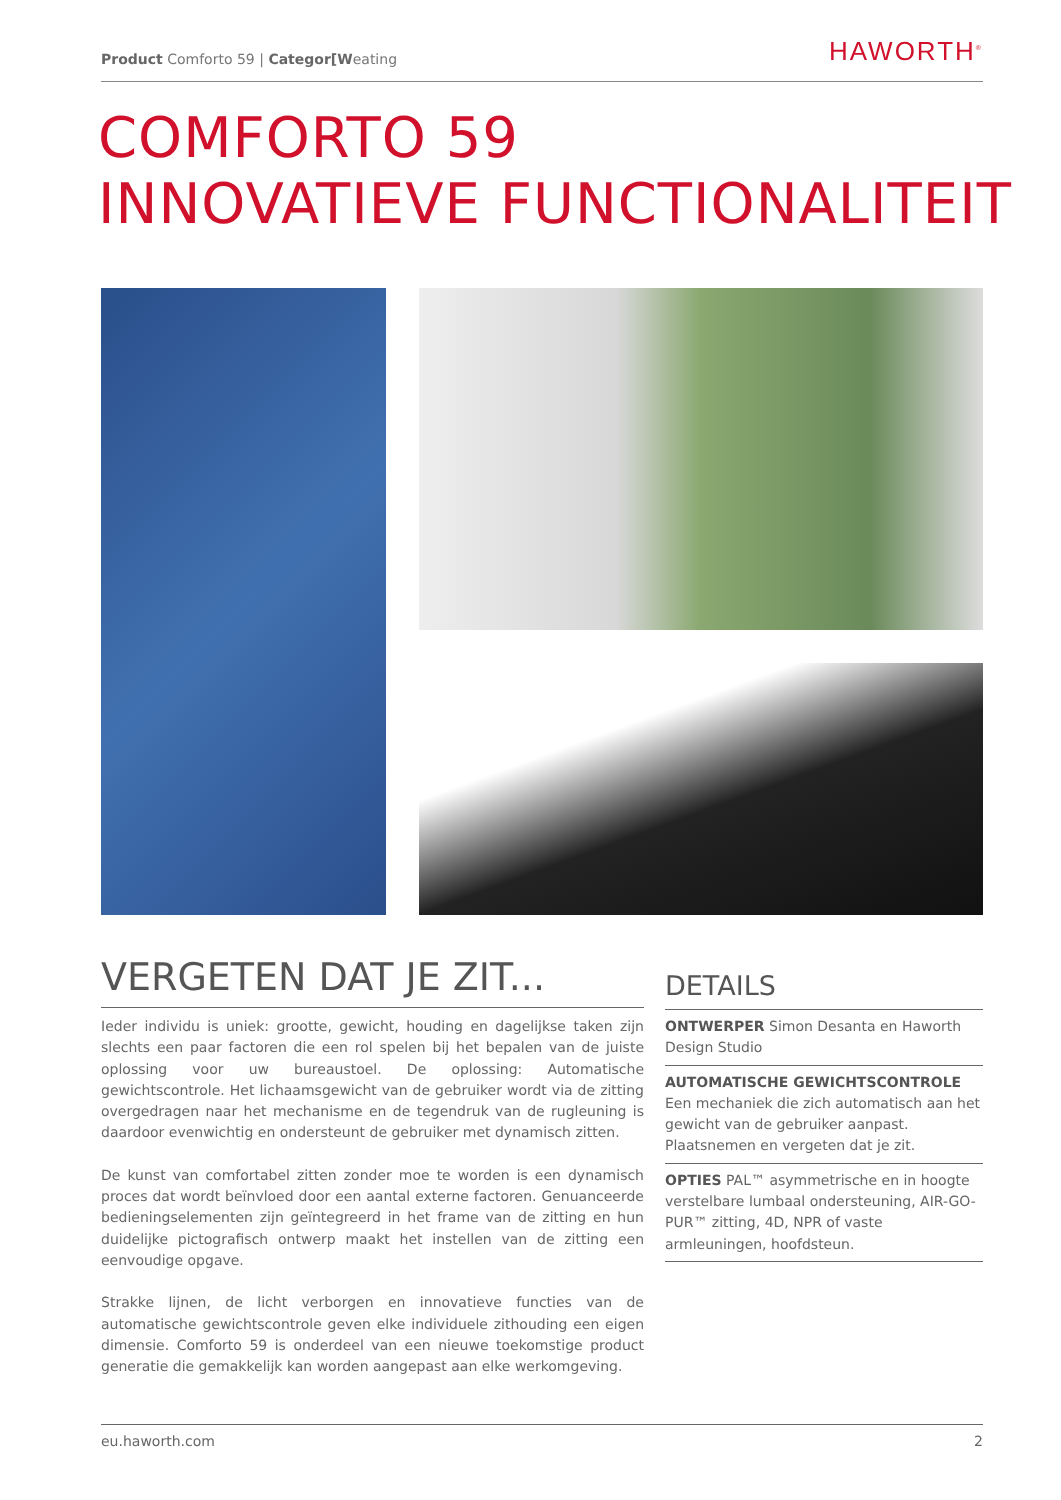Product Comforto 59 | Categor[Weating
HAWORTH<sup>®</sup>
COMFORTO 59
INNOVATIEVE FUNCTIONALITEIT
VERGETEN DAT JE ZIT...
Ieder individu is uniek: grootte, gewicht, houding en dagelijkse taken zijn slechts een paar factoren die een rol spelen bij het bepalen van de juiste oplossing voor uw bureaustoel. De oplossing: Automatische gewichtscontrole. Het lichaamsgewicht van de gebruiker wordt via de zitting overgedragen naar het mechanisme en de tegendruk van de rugleuning is daardoor evenwichtig en ondersteunt de gebruiker met dynamisch zitten.
De kunst van comfortabel zitten zonder moe te worden is een dynamisch proces dat wordt beïnvloed door een aantal externe factoren. Genuanceerde bedieningselementen zijn geïntegreerd in het frame van de zitting en hun duidelijke pictografisch ontwerp maakt het instellen van de zitting een eenvoudige opgave.
Strakke lijnen, de licht verborgen en innovatieve functies van de automatische gewichtscontrole geven elke individuele zithouding een eigen dimensie. Comforto 59 is onderdeel van een nieuwe toekomstige product generatie die gemakkelijk kan worden aangepast aan elke werkomgeving.
DETAILS
ONTWERPER Simon Desanta en Haworth Design Studio
AUTOMATISCHE GEWICHTSCONTROLE
Een mechaniek die zich automatisch aan het gewicht van de gebruiker aanpast. Plaatsnemen en vergeten dat je zit.
OPTIES PAL™ asymmetrische en in hoogte verstelbare lumbaal ondersteuning, AIR-GO-PUR™ zitting, 4D, NPR of vaste armleuningen, hoofdsteun.
eu.haworth.com 2